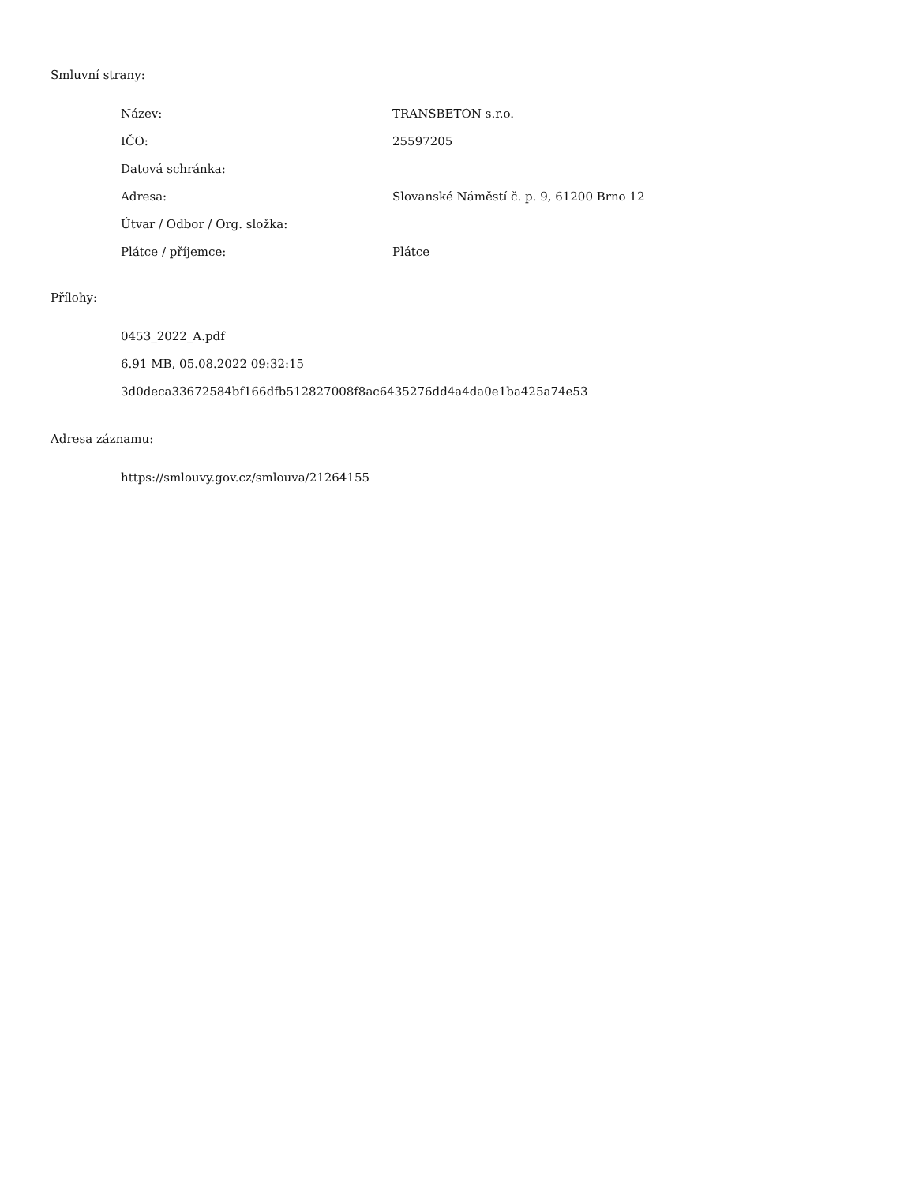Smluvní strany:
| Název: | TRANSBETON s.r.o. |
| IČO: | 25597205 |
| Datová schránka: | |
| Adresa: | Slovanské Náměstí č. p. 9, 61200 Brno 12 |
| Útvar / Odbor / Org. složka: | |
| Plátce / příjemce: | Plátce |
Přílohy:
0453_2022_A.pdf
6.91 MB, 05.08.2022 09:32:15
3d0deca33672584bf166dfb512827008f8ac6435276dd4a4da0e1ba425a74e53
Adresa záznamu:
https://smlouvy.gov.cz/smlouva/21264155